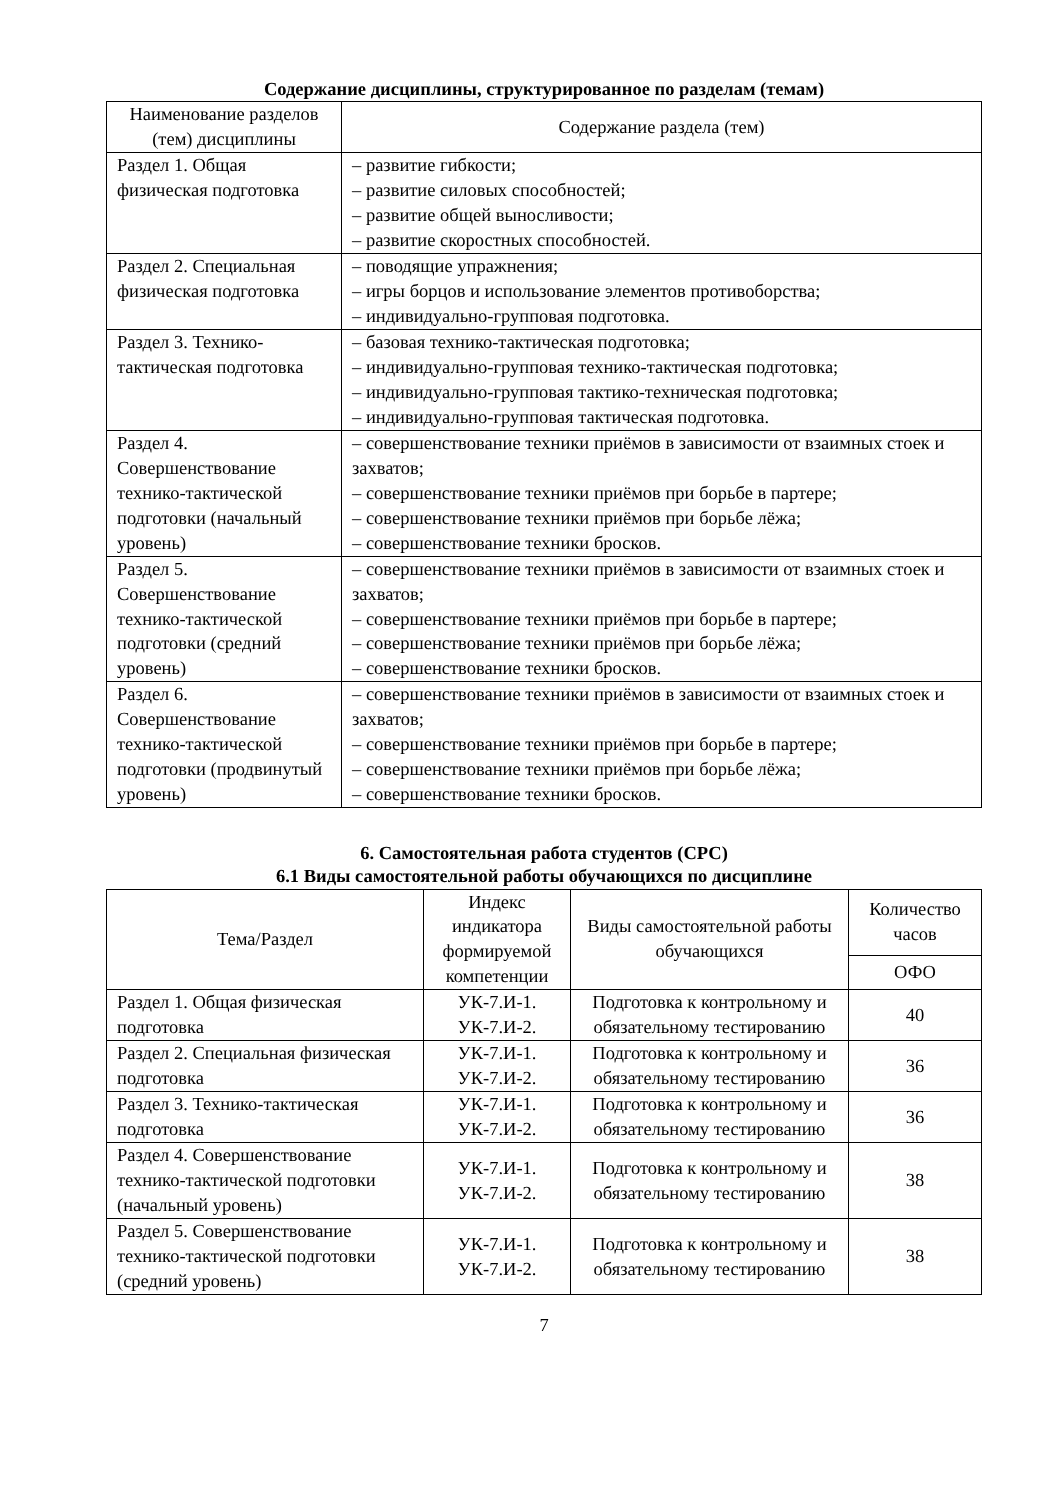Содержание дисциплины, структурированное по разделам (темам)
| Наименование разделов (тем) дисциплины | Содержание раздела (тем) |
| --- | --- |
| Раздел 1. Общая физическая подготовка | – развитие гибкости; – развитие силовых способностей; – развитие общей выносливости; – развитие скоростных способностей. |
| Раздел 2. Специальная физическая подготовка | – поводящие упражнения; – игры борцов и использование элементов противоборства; – индивидуально-групповая подготовка. |
| Раздел 3. Технико-тактическая подготовка | – базовая технико-тактическая подготовка; – индивидуально-групповая технико-тактическая подготовка; – индивидуально-групповая тактико-техническая подготовка; – индивидуально-групповая тактическая подготовка. |
| Раздел 4. Совершенствование технико-тактической подготовки (начальный уровень) | – совершенствование техники приёмов в зависимости от взаимных стоек и захватов; – совершенствование техники приёмов при борьбе в партере; – совершенствование техники приёмов при борьбе лёжа; – совершенствование техники бросков. |
| Раздел 5. Совершенствование технико-тактической подготовки (средний уровень) | – совершенствование техники приёмов в зависимости от взаимных стоек и захватов; – совершенствование техники приёмов при борьбе в партере; – совершенствование техники приёмов при борьбе лёжа; – совершенствование техники бросков. |
| Раздел 6. Совершенствование технико-тактической подготовки (продвинутый уровень) | – совершенствование техники приёмов в зависимости от взаимных стоек и захватов; – совершенствование техники приёмов при борьбе в партере; – совершенствование техники приёмов при борьбе лёжа; – совершенствование техники бросков. |
6. Самостоятельная работа студентов (СРС)
6.1 Виды самостоятельной работы обучающихся по дисциплине
| Тема/Раздел | Индекс индикатора формируемой компетенции | Виды самостоятельной работы обучающихся | Количество часов |
| --- | --- | --- | --- |
| | | | ОФО |
| Раздел 1. Общая физическая подготовка | УК-7.И-1. УК-7.И-2. | Подготовка к контрольному и обязательному тестированию | 40 |
| Раздел 2. Специальная физическая подготовка | УК-7.И-1. УК-7.И-2. | Подготовка к контрольному и обязательному тестированию | 36 |
| Раздел 3. Технико-тактическая подготовка | УК-7.И-1. УК-7.И-2. | Подготовка к контрольному и обязательному тестированию | 36 |
| Раздел 4. Совершенствование технико-тактической подготовки (начальный уровень) | УК-7.И-1. УК-7.И-2. | Подготовка к контрольному и обязательному тестированию | 38 |
| Раздел 5. Совершенствование технико-тактической подготовки (средний уровень) | УК-7.И-1. УК-7.И-2. | Подготовка к контрольному и обязательному тестированию | 38 |
7